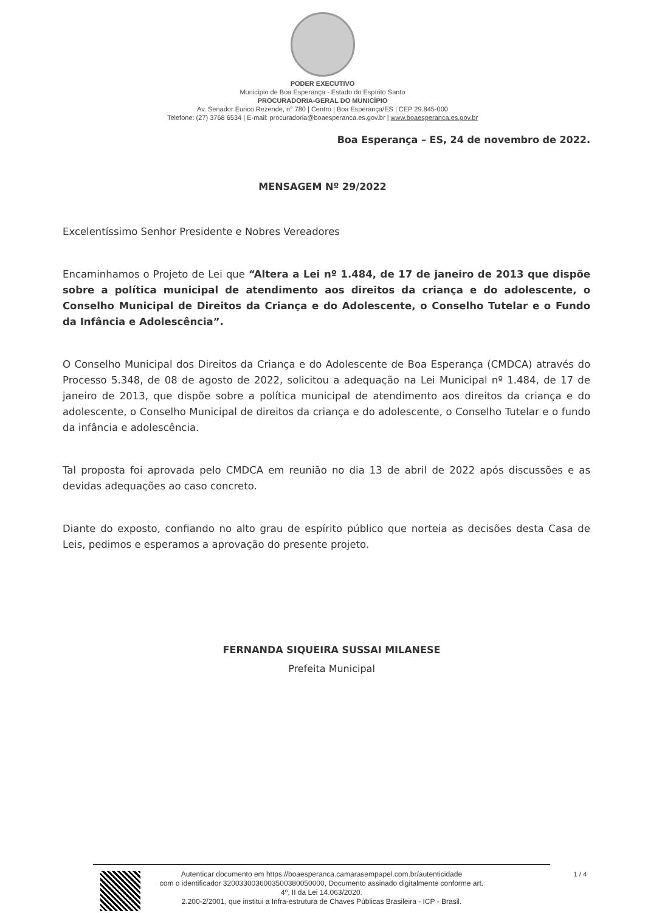PODER EXECUTIVO
Município de Boa Esperança - Estado do Espírito Santo
PROCURADORIA-GERAL DO MUNICÍPIO
Av. Senador Eurico Rezende, n° 780 | Centro | Boa Esperança/ES | CEP 29.845-000
Telefone: (27) 3768 6534 | E-mail: procuradoria@boaesperanca.es.gov.br | www.boaesperanca.es.gov.br
Boa Esperança – ES, 24 de novembro de 2022.
MENSAGEM Nº 29/2022
Excelentíssimo Senhor Presidente e Nobres Vereadores
Encaminhamos o Projeto de Lei que “Altera a Lei nº 1.484, de 17 de janeiro de 2013 que dispõe sobre a política municipal de atendimento aos direitos da criança e do adolescente, o Conselho Municipal de Direitos da Criança e do Adolescente, o Conselho Tutelar e o Fundo da Infância e Adolescência”.
O Conselho Municipal dos Direitos da Criança e do Adolescente de Boa Esperança (CMDCA) através do Processo 5.348, de 08 de agosto de 2022, solicitou a adequação na Lei Municipal nº 1.484, de 17 de janeiro de 2013, que dispõe sobre a política municipal de atendimento aos direitos da criança e do adolescente, o Conselho Municipal de direitos da criança e do adolescente, o Conselho Tutelar e o fundo da infância e adolescência.
Tal proposta foi aprovada pelo CMDCA em reunião no dia 13 de abril de 2022 após discussões e as devidas adequações ao caso concreto.
Diante do exposto, confiando no alto grau de espírito público que norteia as decisões desta Casa de Leis, pedimos e esperamos a aprovação do presente projeto.
FERNANDA SIQUEIRA SUSSAI MILANESE
Prefeita Municipal
Autenticar documento em https://boaesperanca.camarasempapel.com.br/autenticidade
com o identificador 3200330036003500380050000, Documento assinado digitalmente conforme art.
4º, II da Lei 14.063/2020.
2.200-2/2001, que institui a Infra-estrutura de Chaves Públicas Brasileira - ICP - Brasil.
1 / 4